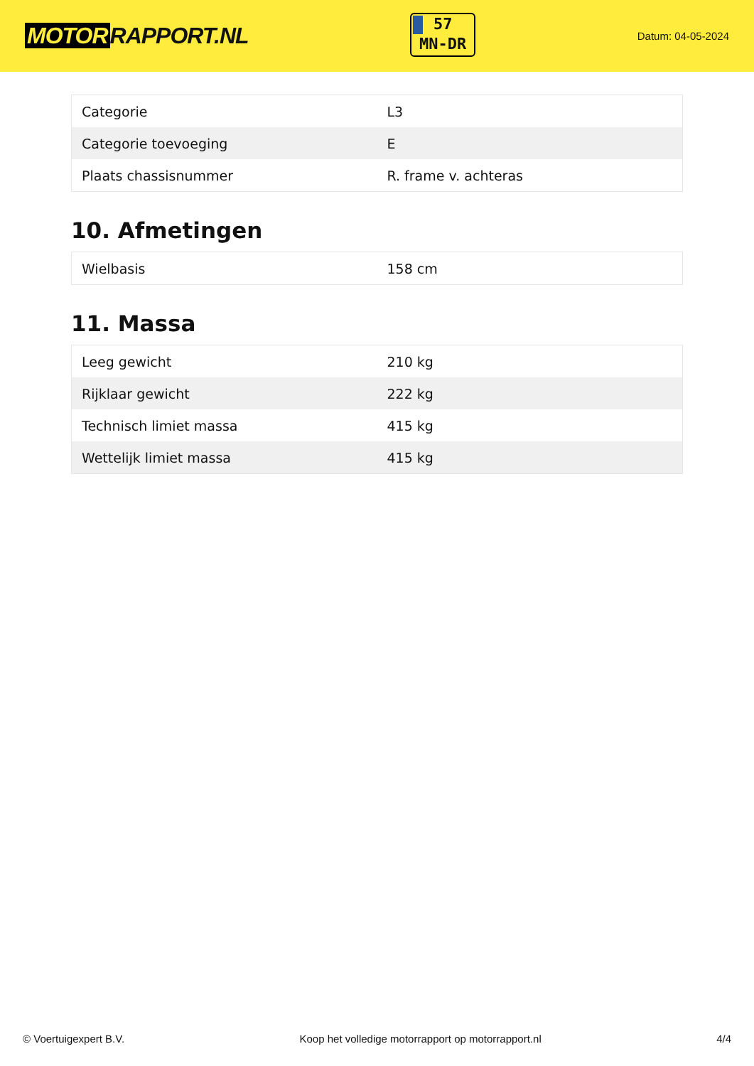MOTOR RAPPORT.NL
57
MN-DR
Datum: 04-05-2024
| Categorie | L3 |
| Categorie toevoeging | E |
| Plaats chassisnummer | R. frame v. achteras |
10. Afmetingen
| Wielbasis | 158 cm |
11. Massa
| Leeg gewicht | 210 kg |
| Rijklaar gewicht | 222 kg |
| Technisch limiet massa | 415 kg |
| Wettelijk limiet massa | 415 kg |
© Voertuigexpert B.V. Koop het volledige motorrapport op motorrapport.nl 4/4